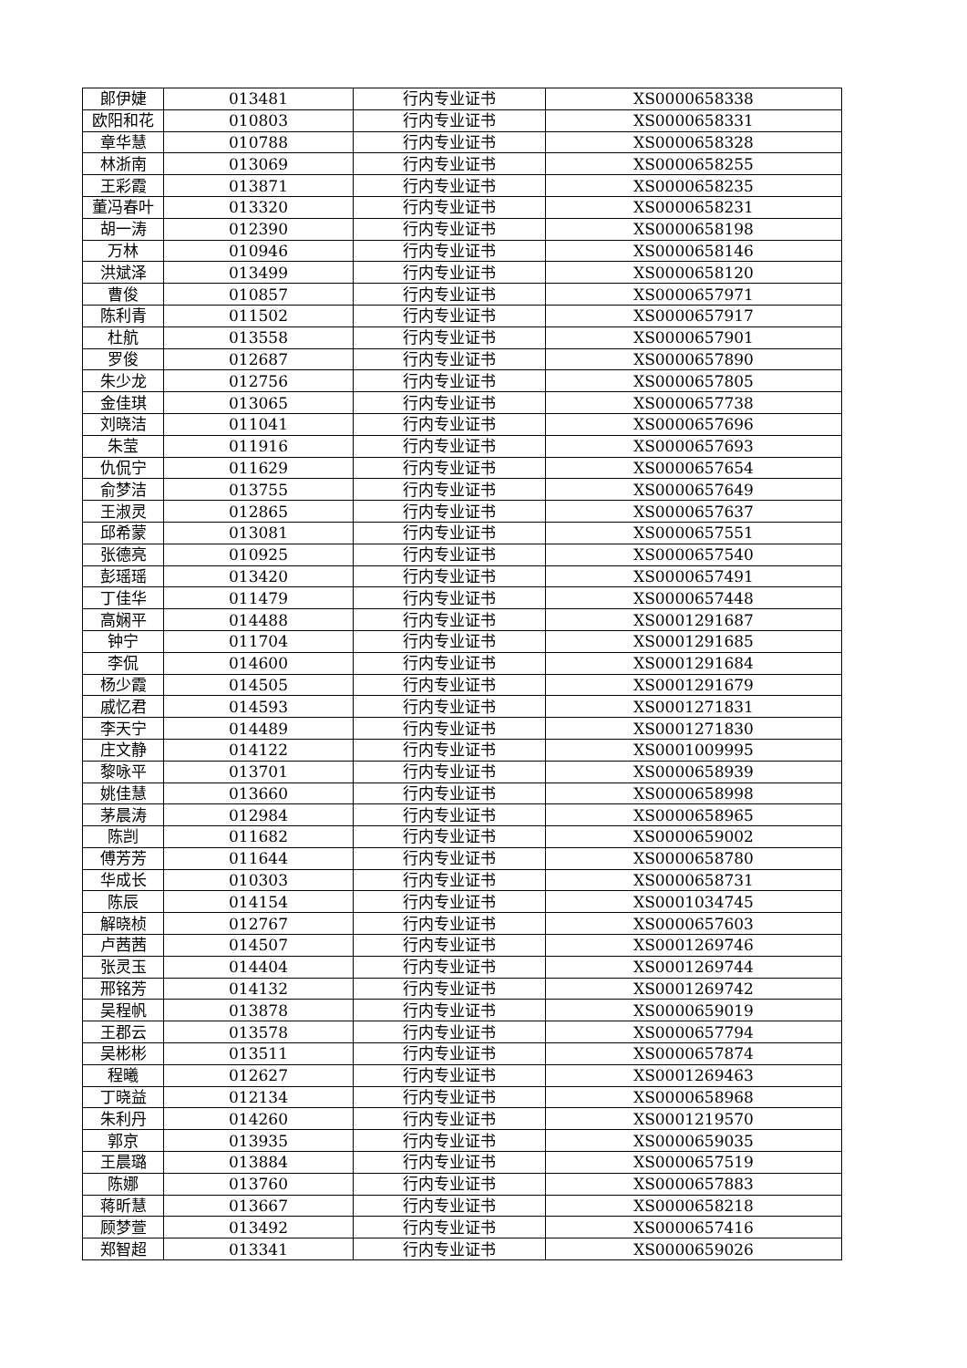| 郎伊婕 | 013481 | 行内专业证书 | XS0000658338 |
| 欧阳和花 | 010803 | 行内专业证书 | XS0000658331 |
| 章华慧 | 010788 | 行内专业证书 | XS0000658328 |
| 林浙南 | 013069 | 行内专业证书 | XS0000658255 |
| 王彩霞 | 013871 | 行内专业证书 | XS0000658235 |
| 董冯春叶 | 013320 | 行内专业证书 | XS0000658231 |
| 胡一涛 | 012390 | 行内专业证书 | XS0000658198 |
| 万林 | 010946 | 行内专业证书 | XS0000658146 |
| 洪斌泽 | 013499 | 行内专业证书 | XS0000658120 |
| 曹俊 | 010857 | 行内专业证书 | XS0000657971 |
| 陈利青 | 011502 | 行内专业证书 | XS0000657917 |
| 杜航 | 013558 | 行内专业证书 | XS0000657901 |
| 罗俊 | 012687 | 行内专业证书 | XS0000657890 |
| 朱少龙 | 012756 | 行内专业证书 | XS0000657805 |
| 金佳琪 | 013065 | 行内专业证书 | XS0000657738 |
| 刘晓洁 | 011041 | 行内专业证书 | XS0000657696 |
| 朱莹 | 011916 | 行内专业证书 | XS0000657693 |
| 仇侃宁 | 011629 | 行内专业证书 | XS0000657654 |
| 俞梦洁 | 013755 | 行内专业证书 | XS0000657649 |
| 王淑灵 | 012865 | 行内专业证书 | XS0000657637 |
| 邱希蒙 | 013081 | 行内专业证书 | XS0000657551 |
| 张德亮 | 010925 | 行内专业证书 | XS0000657540 |
| 彭瑶瑶 | 013420 | 行内专业证书 | XS0000657491 |
| 丁佳华 | 011479 | 行内专业证书 | XS0000657448 |
| 高娴平 | 014488 | 行内专业证书 | XS0001291687 |
| 钟宁 | 011704 | 行内专业证书 | XS0001291685 |
| 李侃 | 014600 | 行内专业证书 | XS0001291684 |
| 杨少霞 | 014505 | 行内专业证书 | XS0001291679 |
| 戚忆君 | 014593 | 行内专业证书 | XS0001271831 |
| 李天宁 | 014489 | 行内专业证书 | XS0001271830 |
| 庄文静 | 014122 | 行内专业证书 | XS0001009995 |
| 黎咏平 | 013701 | 行内专业证书 | XS0000658939 |
| 姚佳慧 | 013660 | 行内专业证书 | XS0000658998 |
| 茅晨涛 | 012984 | 行内专业证书 | XS0000658965 |
| 陈剀 | 011682 | 行内专业证书 | XS0000659002 |
| 傅芳芳 | 011644 | 行内专业证书 | XS0000658780 |
| 华成长 | 010303 | 行内专业证书 | XS0000658731 |
| 陈辰 | 014154 | 行内专业证书 | XS0001034745 |
| 解晓桢 | 012767 | 行内专业证书 | XS0000657603 |
| 卢茜茜 | 014507 | 行内专业证书 | XS0001269746 |
| 张灵玉 | 014404 | 行内专业证书 | XS0001269744 |
| 邢铭芳 | 014132 | 行内专业证书 | XS0001269742 |
| 吴程帆 | 013878 | 行内专业证书 | XS0000659019 |
| 王郡云 | 013578 | 行内专业证书 | XS0000657794 |
| 吴彬彬 | 013511 | 行内专业证书 | XS0000657874 |
| 程曦 | 012627 | 行内专业证书 | XS0001269463 |
| 丁晓益 | 012134 | 行内专业证书 | XS0000658968 |
| 朱利丹 | 014260 | 行内专业证书 | XS0001219570 |
| 郭京 | 013935 | 行内专业证书 | XS0000659035 |
| 王晨璐 | 013884 | 行内专业证书 | XS0000657519 |
| 陈娜 | 013760 | 行内专业证书 | XS0000657883 |
| 蒋昕慧 | 013667 | 行内专业证书 | XS0000658218 |
| 顾梦萱 | 013492 | 行内专业证书 | XS0000657416 |
| 郑智超 | 013341 | 行内专业证书 | XS0000659026 |